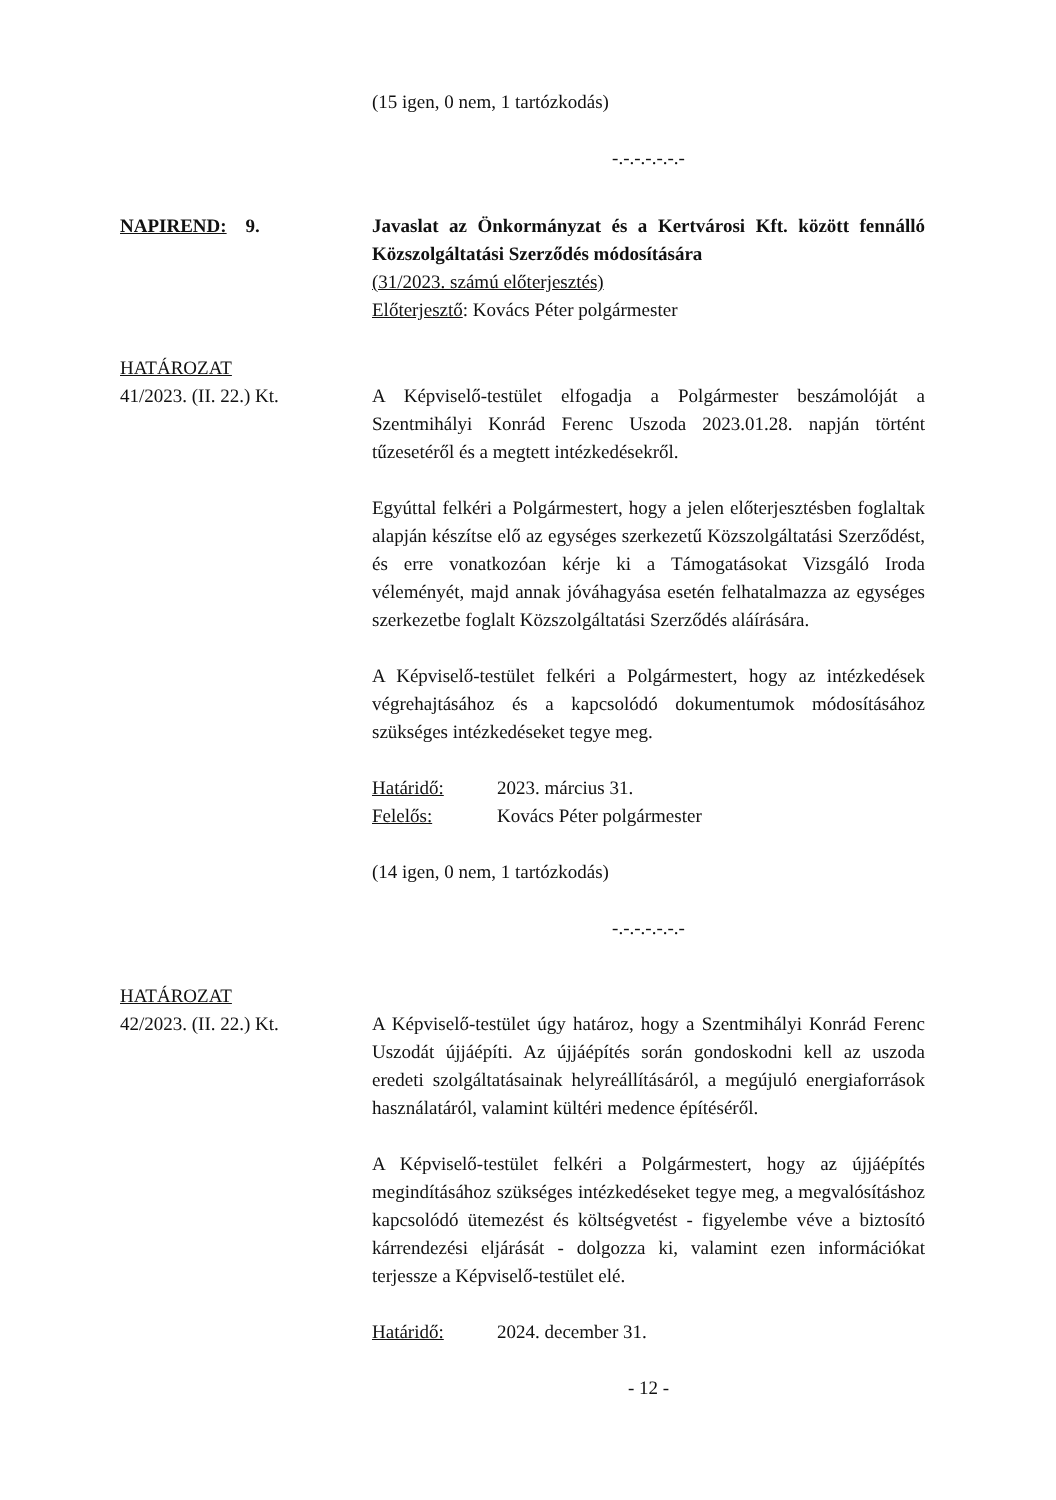(15 igen, 0 nem, 1 tartózkodás)
-.-.-.-.-.-.-
NAPIREND: 9. Javaslat az Önkormányzat és a Kertvárosi Kft. között fennálló Közszolgáltatási Szerződés módosítására
(31/2023. számú előterjesztés)
Előterjesztő: Kovács Péter polgármester
HATÁROZAT
41/2023. (II. 22.) Kt.
A Képviselő-testület elfogadja a Polgármester beszámolóját a Szentmihályi Konrád Ferenc Uszoda 2023.01.28. napján történt tűzesetéről és a megtett intézkedésekről.
Egyúttal felkéri a Polgármestert, hogy a jelen előterjesztésben foglaltak alapján készítse elő az egységes szerkezetű Közszolgáltatási Szerződést, és erre vonatkozóan kérje ki a Támogatásokat Vizsgáló Iroda véleményét, majd annak jóváhagyása esetén felhatalmazza az egységes szerkezetbe foglalt Közszolgáltatási Szerződés aláírására.
A Képviselő-testület felkéri a Polgármestert, hogy az intézkedések végrehajtásához és a kapcsolódó dokumentumok módosításához szükséges intézkedéseket tegye meg.
Határidő: 2023. március 31.
Felelős: Kovács Péter polgármester
(14 igen, 0 nem, 1 tartózkodás)
-.-.-.-.-.-.-
HATÁROZAT
42/2023. (II. 22.) Kt.
A Képviselő-testület úgy határoz, hogy a Szentmihályi Konrád Ferenc Uszodát újjáépíti. Az újjáépítés során gondoskodni kell az uszoda eredeti szolgáltatásainak helyreállításáról, a megújuló energiaforrások használatáról, valamint kültéri medence építéséről.
A Képviselő-testület felkéri a Polgármestert, hogy az újjáépítés megindításához szükséges intézkedéseket tegye meg, a megvalósításhoz kapcsolódó ütemezést és költségvetést - figyelembe véve a biztosító kárrendezési eljárását - dolgozza ki, valamint ezen információkat terjessze a Képviselő-testület elé.
Határidő: 2024. december 31.
- 12 -